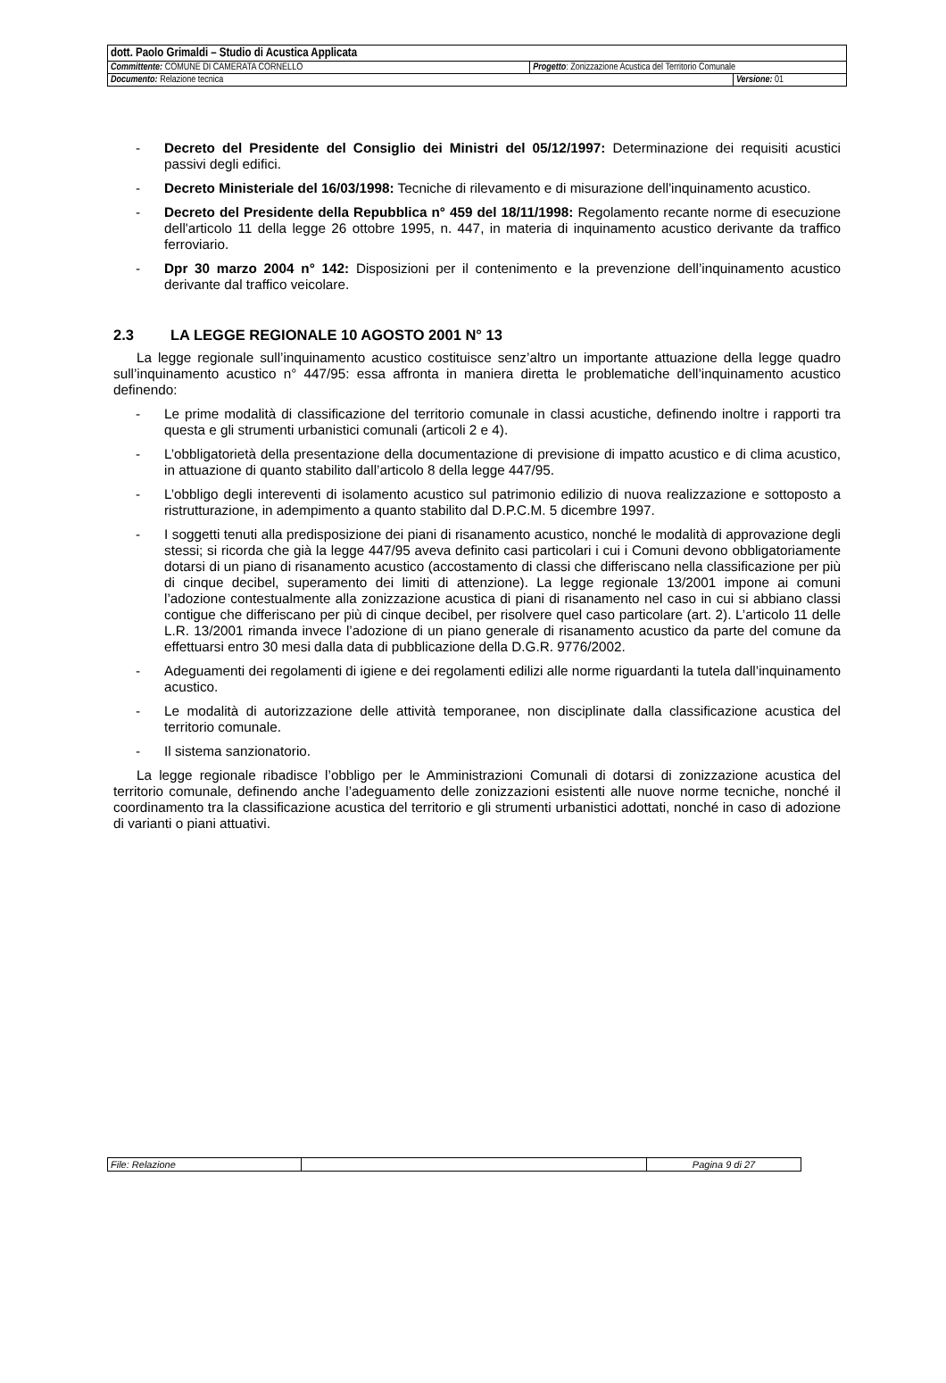| dott. Paolo Grimaldi – Studio di Acustica Applicata | | |
| Committente: COMUNE DI CAMERATA CORNELLO | Progetto : Zonizzazione Acustica del Territorio Comunale | |
| Documento: Relazione tecnica | | Versione: 01 |
- Decreto del Presidente del Consiglio dei Ministri del 05/12/1997: Determinazione dei requisiti acustici passivi degli edifici.
- Decreto Ministeriale del 16/03/1998: Tecniche di rilevamento e di misurazione dell'inquinamento acustico.
- Decreto del Presidente della Repubblica n° 459 del 18/11/1998: Regolamento recante norme di esecuzione dell'articolo 11 della legge 26 ottobre 1995, n. 447, in materia di inquinamento acustico derivante da traffico ferroviario.
- Dpr 30 marzo 2004 n° 142: Disposizioni per il contenimento e la prevenzione dell’inquinamento acustico derivante dal traffico veicolare.
2.3 LA LEGGE REGIONALE 10 AGOSTO 2001 N° 13
La legge regionale sull’inquinamento acustico costituisce senz’altro un importante attuazione della legge quadro sull’inquinamento acustico n° 447/95: essa affronta in maniera diretta le problematiche dell’inquinamento acustico definendo:
- Le prime modalità di classificazione del territorio comunale in classi acustiche, definendo inoltre i rapporti tra questa e gli strumenti urbanistici comunali (articoli 2 e 4).
- L’obbligatorietà della presentazione della documentazione di previsione di impatto acustico e di clima acustico, in attuazione di quanto stabilito dall’articolo 8 della legge 447/95.
- L’obbligo degli intereventi di isolamento acustico sul patrimonio edilizio di nuova realizzazione e sottoposto a ristrutturazione, in adempimento a quanto stabilito dal D.P.C.M. 5 dicembre 1997.
- I soggetti tenuti alla predisposizione dei piani di risanamento acustico, nonché le modalità di approvazione degli stessi; si ricorda che già la legge 447/95 aveva definito casi particolari i cui i Comuni devono obbligatoriamente dotarsi di un piano di risanamento acustico (accostamento di classi che differiscano nella classificazione per più di cinque decibel, superamento dei limiti di attenzione). La legge regionale 13/2001 impone ai comuni l’adozione contestualmente alla zonizzazione acustica di piani di risanamento nel caso in cui si abbiano classi contigue che differiscano per più di cinque decibel, per risolvere quel caso particolare (art. 2). L’articolo 11 delle L.R. 13/2001 rimanda invece l’adozione di un piano generale di risanamento acustico da parte del comune da effettuarsi entro 30 mesi dalla data di pubblicazione della D.G.R. 9776/2002.
- Adeguamenti dei regolamenti di igiene e dei regolamenti edilizi alle norme riguardanti la tutela dall’inquinamento acustico.
- Le modalità di autorizzazione delle attività temporanee, non disciplinate dalla classificazione acustica del territorio comunale.
- Il sistema sanzionatorio.
La legge regionale ribadisce l’obbligo per le Amministrazioni Comunali di dotarsi di zonizzazione acustica del territorio comunale, definendo anche l’adeguamento delle zonizzazioni esistenti alle nuove norme tecniche, nonché il coordinamento tra la classificazione acustica del territorio e gli strumenti urbanistici adottati, nonché in caso di adozione di varianti o piani attuativi.
| File: Relazione | | Pagina 9 di 27 |